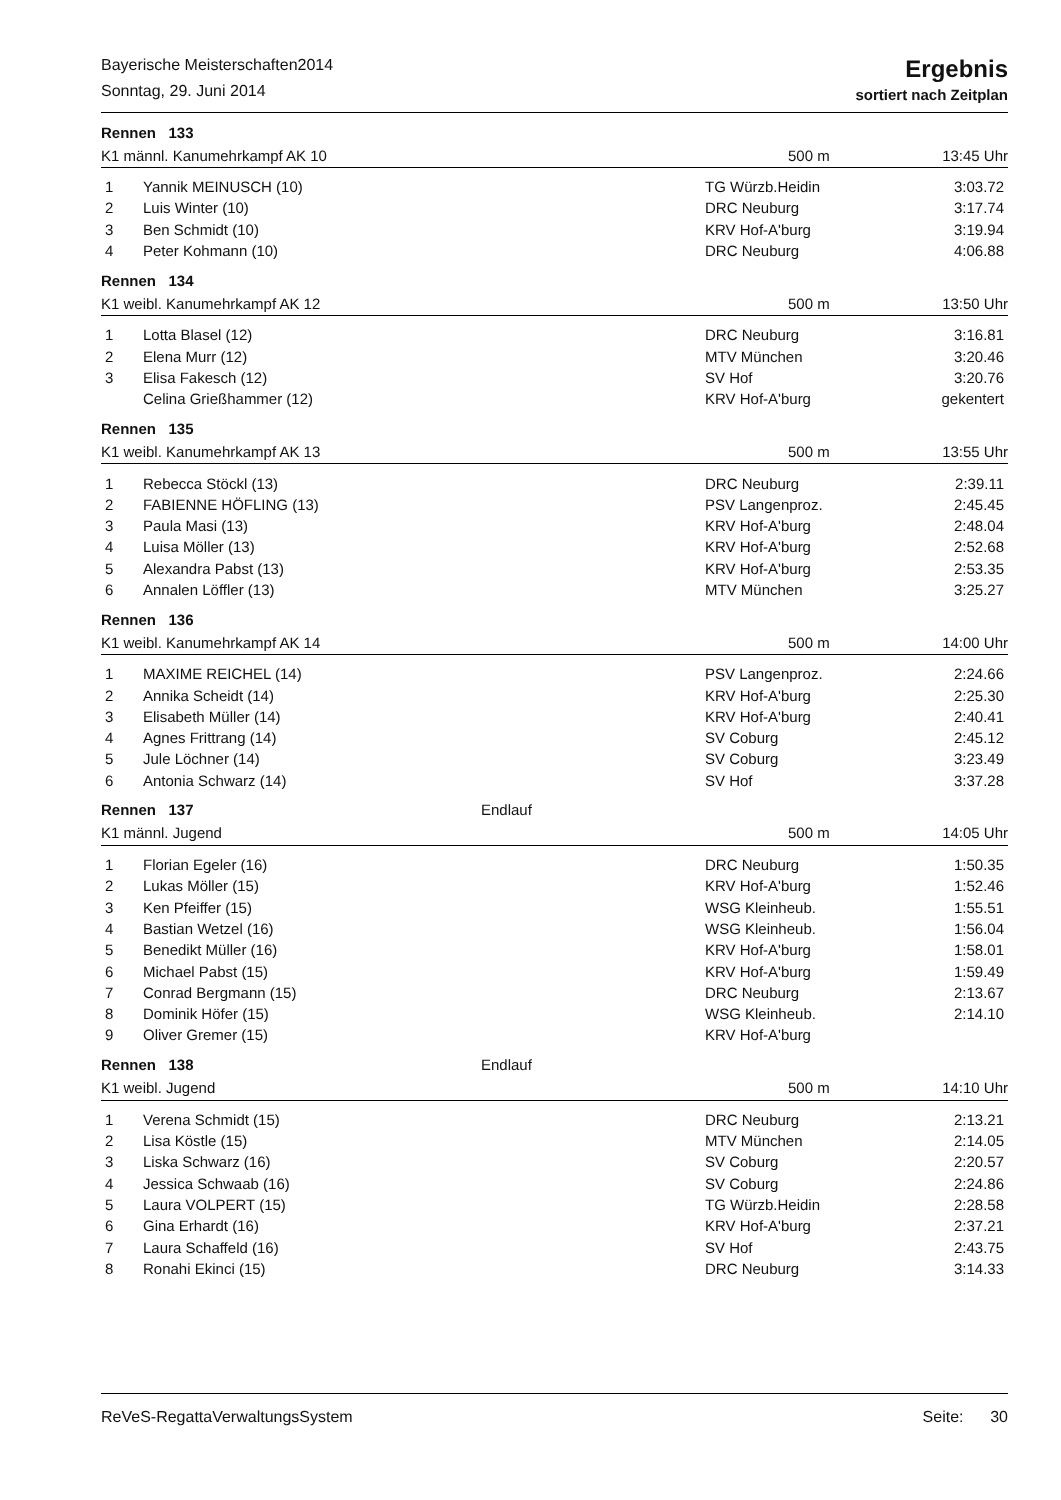Bayerische Meisterschaften2014
Sonntag, 29. Juni 2014
Ergebnis
sortiert nach Zeitplan
Rennen 133
K1 männl. Kanumehrkampf AK 10 500 m 13:45 Uhr
| 1 | Yannik MEINUSCH (10) | TG Würzb.Heidin | 3:03.72 |
| 2 | Luis Winter (10) | DRC Neuburg | 3:17.74 |
| 3 | Ben Schmidt (10) | KRV Hof-A'burg | 3:19.94 |
| 4 | Peter Kohmann (10) | DRC Neuburg | 4:06.88 |
Rennen 134
K1 weibl. Kanumehrkampf AK 12 500 m 13:50 Uhr
| 1 | Lotta Blasel (12) | DRC Neuburg | 3:16.81 |
| 2 | Elena Murr (12) | MTV München | 3:20.46 |
| 3 | Elisa Fakesch (12) | SV Hof | 3:20.76 |
| | Celina Grießhammer (12) | KRV Hof-A'burg | gekentert |
Rennen 135
K1 weibl. Kanumehrkampf AK 13 500 m 13:55 Uhr
| 1 | Rebecca Stöckl (13) | DRC Neuburg | 2:39.11 |
| 2 | FABIENNE HÖFLING (13) | PSV Langenproz. | 2:45.45 |
| 3 | Paula Masi (13) | KRV Hof-A'burg | 2:48.04 |
| 4 | Luisa Möller (13) | KRV Hof-A'burg | 2:52.68 |
| 5 | Alexandra Pabst (13) | KRV Hof-A'burg | 2:53.35 |
| 6 | Annalen Löffler (13) | MTV München | 3:25.27 |
Rennen 136
K1 weibl. Kanumehrkampf AK 14 500 m 14:00 Uhr
| 1 | MAXIME REICHEL (14) | PSV Langenproz. | 2:24.66 |
| 2 | Annika Scheidt (14) | KRV Hof-A'burg | 2:25.30 |
| 3 | Elisabeth Müller (14) | KRV Hof-A'burg | 2:40.41 |
| 4 | Agnes Frittrang (14) | SV Coburg | 2:45.12 |
| 5 | Jule Löchner (14) | SV Coburg | 3:23.49 |
| 6 | Antonia Schwarz (14) | SV Hof | 3:37.28 |
Rennen 137 Endlauf
K1 männl. Jugend 500 m 14:05 Uhr
| 1 | Florian Egeler (16) | DRC Neuburg | 1:50.35 |
| 2 | Lukas Möller (15) | KRV Hof-A'burg | 1:52.46 |
| 3 | Ken Pfeiffer (15) | WSG Kleinheub. | 1:55.51 |
| 4 | Bastian Wetzel (16) | WSG Kleinheub. | 1:56.04 |
| 5 | Benedikt Müller (16) | KRV Hof-A'burg | 1:58.01 |
| 6 | Michael Pabst (15) | KRV Hof-A'burg | 1:59.49 |
| 7 | Conrad Bergmann (15) | DRC Neuburg | 2:13.67 |
| 8 | Dominik Höfer (15) | WSG Kleinheub. | 2:14.10 |
| 9 | Oliver Gremer (15) | KRV Hof-A'burg | |
Rennen 138 Endlauf
K1 weibl. Jugend 500 m 14:10 Uhr
| 1 | Verena Schmidt (15) | DRC Neuburg | 2:13.21 |
| 2 | Lisa Köstle (15) | MTV München | 2:14.05 |
| 3 | Liska Schwarz (16) | SV Coburg | 2:20.57 |
| 4 | Jessica Schwaab (16) | SV Coburg | 2:24.86 |
| 5 | Laura VOLPERT (15) | TG Würzb.Heidin | 2:28.58 |
| 6 | Gina Erhardt (16) | KRV Hof-A'burg | 2:37.21 |
| 7 | Laura Schaffeld (16) | SV Hof | 2:43.75 |
| 8 | Ronahi Ekinci (15) | DRC Neuburg | 3:14.33 |
ReVeS-RegattaVerwaltungsSystem Seite: 30